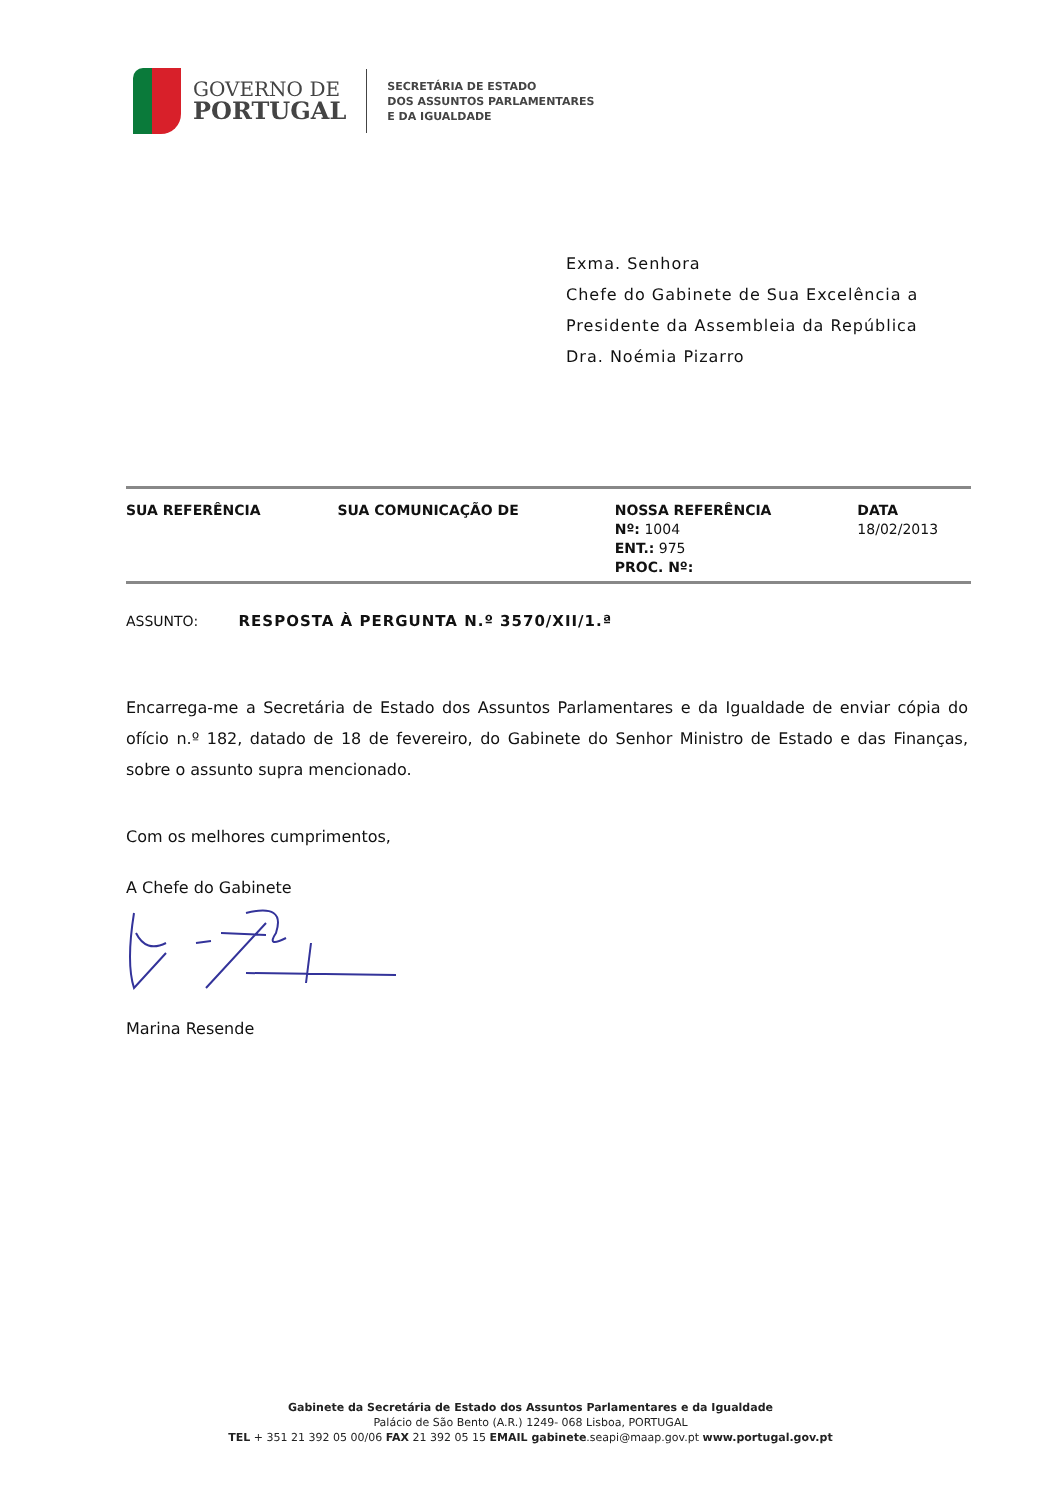GOVERNO DE
PORTUGAL
SECRETÁRIA DE ESTADO
DOS ASSUNTOS PARLAMENTARES
E DA IGUALDADE
Exma. Senhora
Chefe do Gabinete de Sua Excelência a
Presidente da Assembleia da República
Dra. Noémia Pizarro
| SUA REFERÊNCIA | | SUA COMUNICAÇÃO DE | | NOSSA REFERÊNCIA Nº: 1004 ENT.: 975 PROC. Nº: | | DATA 18/02/2013 |
ASSUNTO: RESPOSTA À PERGUNTA N.º 3570/XII/1.ª
Encarrega-me a Secretária de Estado dos Assuntos Parlamentares e da Igualdade de enviar cópia do ofício n.º 182, datado de 18 de fevereiro, do Gabinete do Senhor Ministro de Estado e das Finanças, sobre o assunto supra mencionado.
Com os melhores cumprimentos,
A Chefe do Gabinete
Marina Resende
Gabinete da Secretária de Estado dos Assuntos Parlamentares e da Igualdade
Palácio de São Bento (A.R.) 1249- 068 Lisboa, PORTUGAL
TEL + 351 21 392 05 00/06 FAX 21 392 05 15 EMAIL gabinete.seapi@maap.gov.pt www.portugal.gov.pt